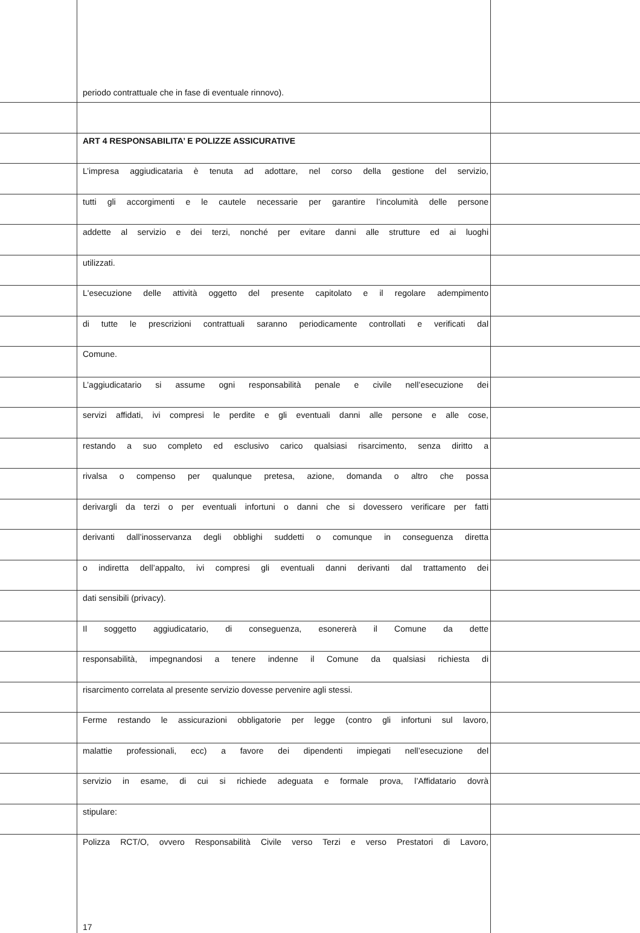periodo contrattuale che in fase di eventuale rinnovo).
ART 4 RESPONSABILITA’ E POLIZZE ASSICURATIVE
L’impresa aggiudicataria è tenuta ad adottare, nel corso della gestione del servizio,
tutti gli accorgimenti e le cautele necessarie per garantire l’incolumità delle persone
addette al servizio e dei terzi, nonché per evitare danni alle strutture ed ai luoghi
utilizzati.
L'esecuzione delle attività oggetto del presente capitolato e il regolare adempimento
di tutte le prescrizioni contrattuali saranno periodicamente controllati e verificati dal
Comune.
L’aggiudicatario si assume ogni responsabilità penale e civile nell’esecuzione dei
servizi affidati, ivi compresi le perdite e gli eventuali danni alle persone e alle cose,
restando a suo completo ed esclusivo carico qualsiasi risarcimento, senza diritto a
rivalsa o compenso per qualunque pretesa, azione, domanda o altro che possa
derivargli da terzi o per eventuali infortuni o danni che si dovessero verificare per fatti
derivanti dall’inosservanza degli obblighi suddetti o comunque in conseguenza diretta
o indiretta dell’appalto, ivi compresi gli eventuali danni derivanti dal trattamento dei
dati sensibili (privacy).
Il soggetto aggiudicatario, di conseguenza, esonererà il Comune da dette
responsabilità, impegnandosi a tenere indenne il Comune da qualsiasi richiesta di
risarcimento correlata al presente servizio dovesse pervenire agli stessi.
Ferme restando le assicurazioni obbligatorie per legge (contro gli infortuni sul lavoro,
malattie professionali, ecc) a favore dei dipendenti impiegati nell’esecuzione del
servizio in esame, di cui si richiede adeguata e formale prova, l’Affidatario dovrà
stipulare:
Polizza RCT/O, ovvero Responsabilità Civile verso Terzi e verso Prestatori di Lavoro,
17